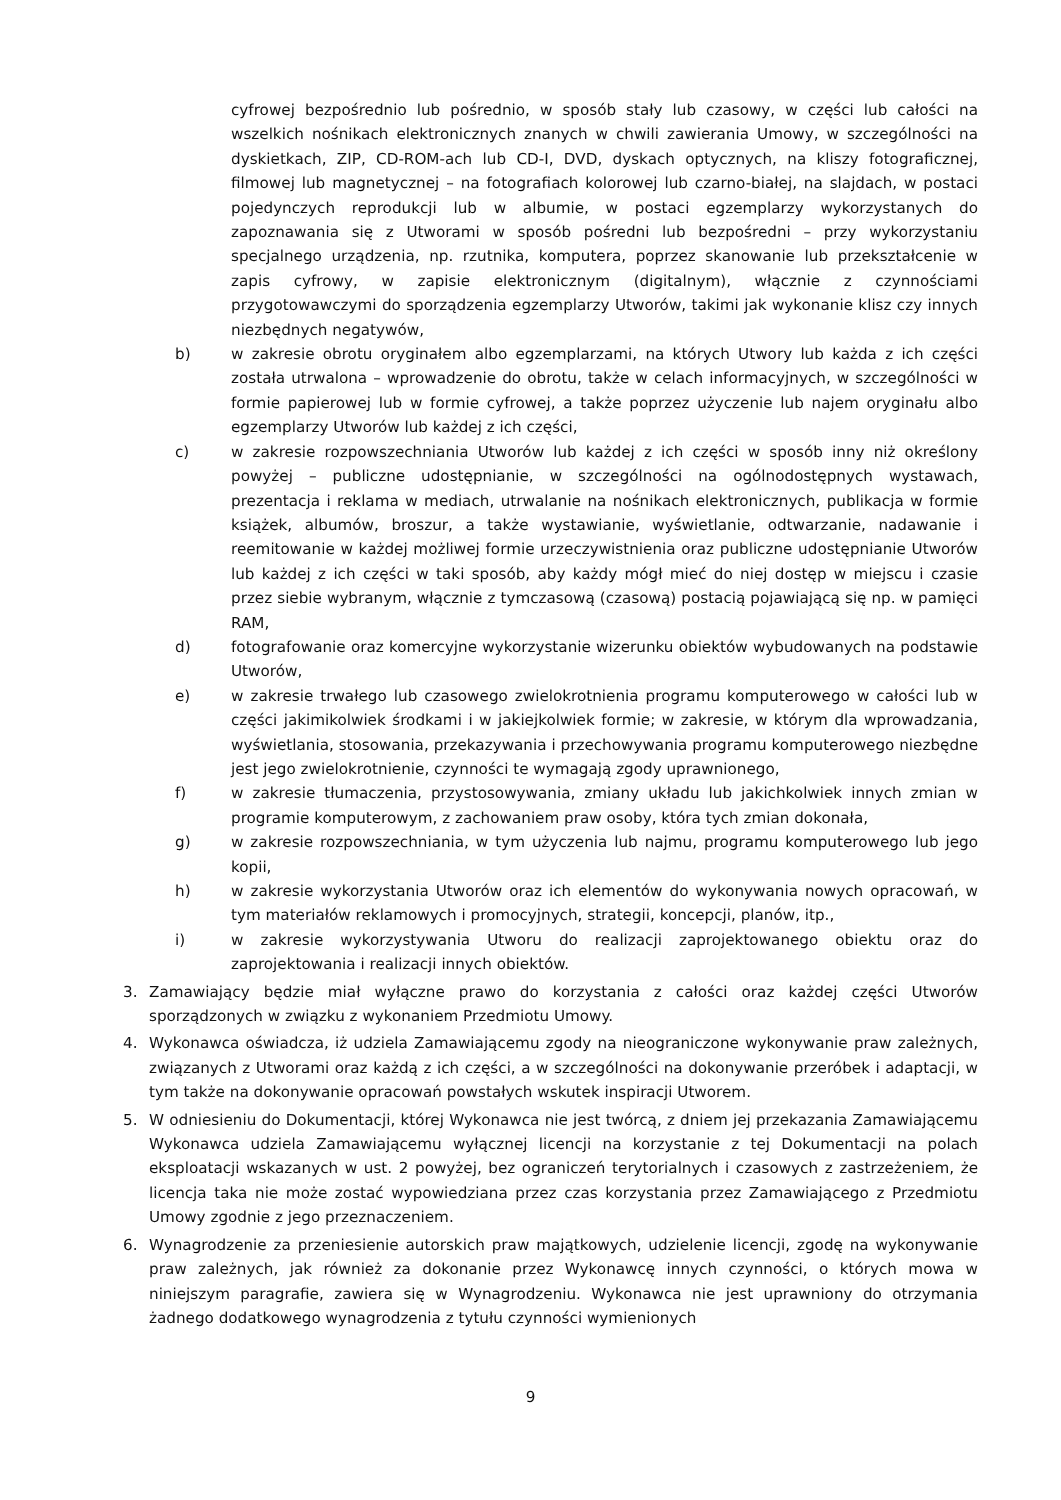cyfrowej bezpośrednio lub pośrednio, w sposób stały lub czasowy, w części lub całości na wszelkich nośnikach elektronicznych znanych w chwili zawierania Umowy, w szczególności na dyskietkach, ZIP, CD-ROM-ach lub CD-I, DVD, dyskach optycznych, na kliszy fotograficznej, filmowej lub magnetycznej – na fotografiach kolorowej lub czarno-białej, na slajdach, w postaci pojedynczych reprodukcji lub w albumie, w postaci egzemplarzy wykorzystanych do zapoznawania się z Utworami w sposób pośredni lub bezpośredni – przy wykorzystaniu specjalnego urządzenia, np. rzutnika, komputera, poprzez skanowanie lub przekształcenie w zapis cyfrowy, w zapisie elektronicznym (digitalnym), włącznie z czynnościami przygotowawczymi do sporządzenia egzemplarzy Utworów, takimi jak wykonanie klisz czy innych niezbędnych negatywów,
b) w zakresie obrotu oryginałem albo egzemplarzami, na których Utwory lub każda z ich części została utrwalona – wprowadzenie do obrotu, także w celach informacyjnych, w szczególności w formie papierowej lub w formie cyfrowej, a także poprzez użyczenie lub najem oryginału albo egzemplarzy Utworów lub każdej z ich części,
c) w zakresie rozpowszechniania Utworów lub każdej z ich części w sposób inny niż określony powyżej – publiczne udostępnianie, w szczególności na ogólnodostępnych wystawach, prezentacja i reklama w mediach, utrwalanie na nośnikach elektronicznych, publikacja w formie książek, albumów, broszur, a także wystawianie, wyświetlanie, odtwarzanie, nadawanie i reemitowanie w każdej możliwej formie urzeczywistnienia oraz publiczne udostępnianie Utworów lub każdej z ich części w taki sposób, aby każdy mógł mieć do niej dostęp w miejscu i czasie przez siebie wybranym, włącznie z tymczasową (czasową) postacią pojawiającą się np. w pamięci RAM,
d) fotografowanie oraz komercyjne wykorzystanie wizerunku obiektów wybudowanych na podstawie Utworów,
e) w zakresie trwałego lub czasowego zwielokrotnienia programu komputerowego w całości lub w części jakimikolwiek środkami i w jakiejkolwiek formie; w zakresie, w którym dla wprowadzania, wyświetlania, stosowania, przekazywania i przechowywania programu komputerowego niezbędne jest jego zwielokrotnienie, czynności te wymagają zgody uprawnionego,
f) w zakresie tłumaczenia, przystosowywania, zmiany układu lub jakichkolwiek innych zmian w programie komputerowym, z zachowaniem praw osoby, która tych zmian dokonała,
g) w zakresie rozpowszechniania, w tym użyczenia lub najmu, programu komputerowego lub jego kopii,
h) w zakresie wykorzystania Utworów oraz ich elementów do wykonywania nowych opracowań, w tym materiałów reklamowych i promocyjnych, strategii, koncepcji, planów, itp.,
i) w zakresie wykorzystywania Utworu do realizacji zaprojektowanego obiektu oraz do zaprojektowania i realizacji innych obiektów.
3. Zamawiający będzie miał wyłączne prawo do korzystania z całości oraz każdej części Utworów sporządzonych w związku z wykonaniem Przedmiotu Umowy.
4. Wykonawca oświadcza, iż udziela Zamawiającemu zgody na nieograniczone wykonywanie praw zależnych, związanych z Utworami oraz każdą z ich części, a w szczególności na dokonywanie przeróbek i adaptacji, w tym także na dokonywanie opracowań powstałych wskutek inspiracji Utworem.
5. W odniesieniu do Dokumentacji, której Wykonawca nie jest twórcą, z dniem jej przekazania Zamawiającemu Wykonawca udziela Zamawiającemu wyłącznej licencji na korzystanie z tej Dokumentacji na polach eksploatacji wskazanych w ust. 2 powyżej, bez ograniczeń terytorialnych i czasowych z zastrzeżeniem, że licencja taka nie może zostać wypowiedziana przez czas korzystania przez Zamawiającego z Przedmiotu Umowy zgodnie z jego przeznaczeniem.
6. Wynagrodzenie za przeniesienie autorskich praw majątkowych, udzielenie licencji, zgodę na wykonywanie praw zależnych, jak również za dokonanie przez Wykonawcę innych czynności, o których mowa w niniejszym paragrafie, zawiera się w Wynagrodzeniu. Wykonawca nie jest uprawniony do otrzymania żadnego dodatkowego wynagrodzenia z tytułu czynności wymienionych
9